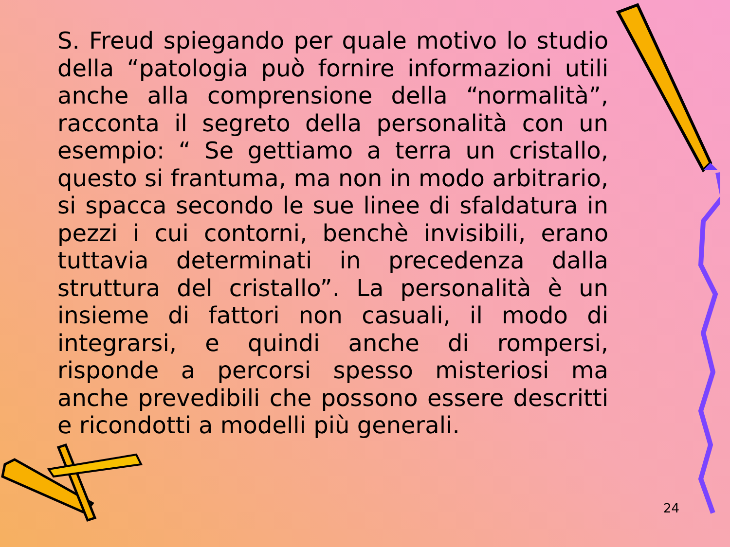S. Freud spiegando per quale motivo lo studio della “patologia può fornire informazioni utili anche alla comprensione della “normalità”, racconta il segreto della personalità con un esempio: “ Se gettiamo a terra un cristallo, questo si frantuma, ma non in modo arbitrario, si spacca secondo le sue linee di sfaldatura in pezzi i cui contorni, benchè invisibili, erano tuttavia determinati in precedenza dalla struttura del cristallo”. La personalità è un insieme di fattori non casuali, il modo di integrarsi, e quindi anche di rompersi, risponde a percorsi spesso misteriosi ma anche prevedibili che possono essere descritti e ricondotti a modelli più generali.
24